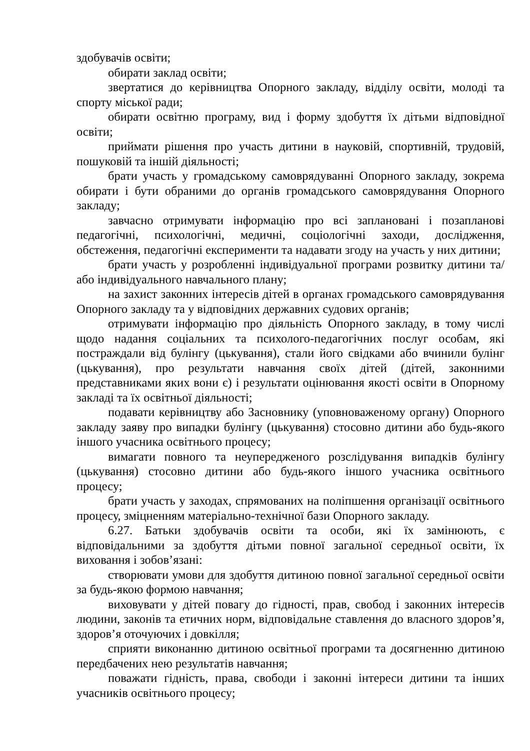здобувачів освіти;
обирати заклад освіти;
звертатися до керівництва Опорного закладу, відділу освіти, молоді та спорту міської ради;
обирати освітню програму, вид і форму здобуття їх дітьми відповідної освіти;
приймати рішення про участь дитини в науковій, спортивній, трудовій, пошуковій та іншій діяльності;
брати участь у громадському самоврядуванні Опорного закладу, зокрема обирати і бути обраними до органів громадського самоврядування Опорного закладу;
завчасно отримувати інформацію про всі заплановані і позапланові педагогічні, психологічні, медичні, соціологічні заходи, дослідження, обстеження, педагогічні експерименти та надавати згоду на участь у них дитини;
брати участь у розробленні індивідуальної програми розвитку дитини та/або індивідуального навчального плану;
на захист законних інтересів дітей в органах громадського самоврядування Опорного закладу та у відповідних державних судових органів;
отримувати інформацію про діяльність Опорного закладу, в тому числі щодо надання соціальних та психолого-педагогічних послуг особам, які постраждали від булінгу (цькування), стали його свідками або вчинили булінг (цькування), про результати навчання своїх дітей (дітей, законними представниками яких вони є) і результати оцінювання якості освіти в Опорному закладі та їх освітньої діяльності;
подавати керівництву або Засновнику (уповноваженому органу) Опорного закладу заяву про випадки булінгу (цькування) стосовно дитини або будь-якого іншого учасника освітнього процесу;
вимагати повного та неупередженого розслідування випадків булінгу (цькування) стосовно дитини або будь-якого іншого учасника освітнього процесу;
брати участь у заходах, спрямованих на поліпшення організації освітнього процесу, зміцненням матеріально-технічної бази Опорного закладу.
6.27. Батьки здобувачів освіти та особи, які їх замінюють, є відповідальними за здобуття дітьми повної загальної середньої освіти, їх виховання і зобов’язані:
створювати умови для здобуття дитиною повної загальної середньої освіти за будь-якою формою навчання;
виховувати у дітей повагу до гідності, прав, свобод і законних інтересів людини, законів та етичних норм, відповідальне ставлення до власного здоров’я, здоров’я оточуючих і довкілля;
сприяти виконанню дитиною освітньої програми та досягненню дитиною передбачених нею результатів навчання;
поважати гідність, права, свободи і законні інтереси дитини та інших учасників освітнього процесу;